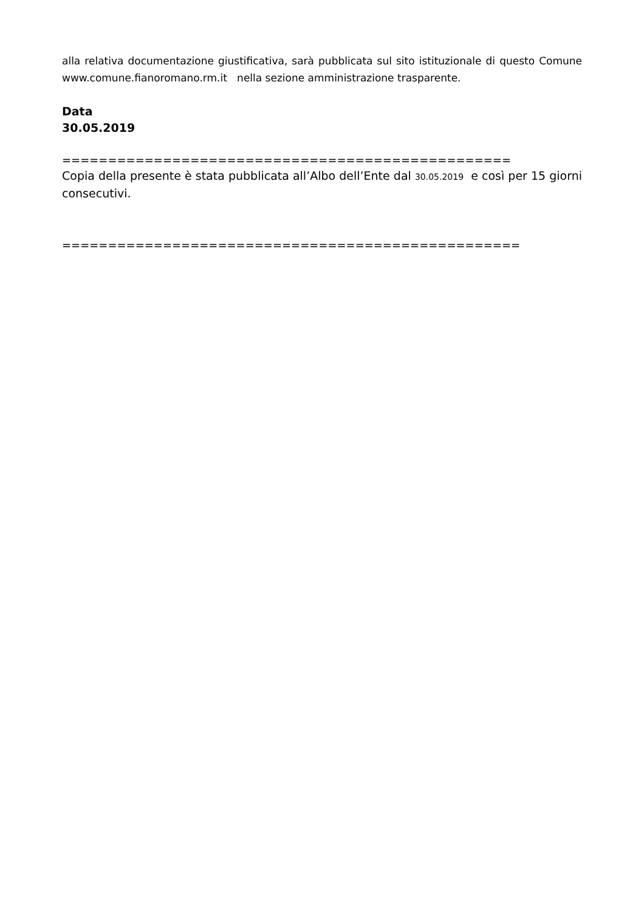alla relativa documentazione giustificativa, sarà pubblicata sul sito istituzionale di questo Comune www.comune.fianoromano.rm.it nella sezione amministrazione trasparente.
Data
30.05.2019
=================================================
Copia della presente è stata pubblicata all’Albo dell’Ente dal 30.05.2019 e così per 15 giorni consecutivi.
==================================================